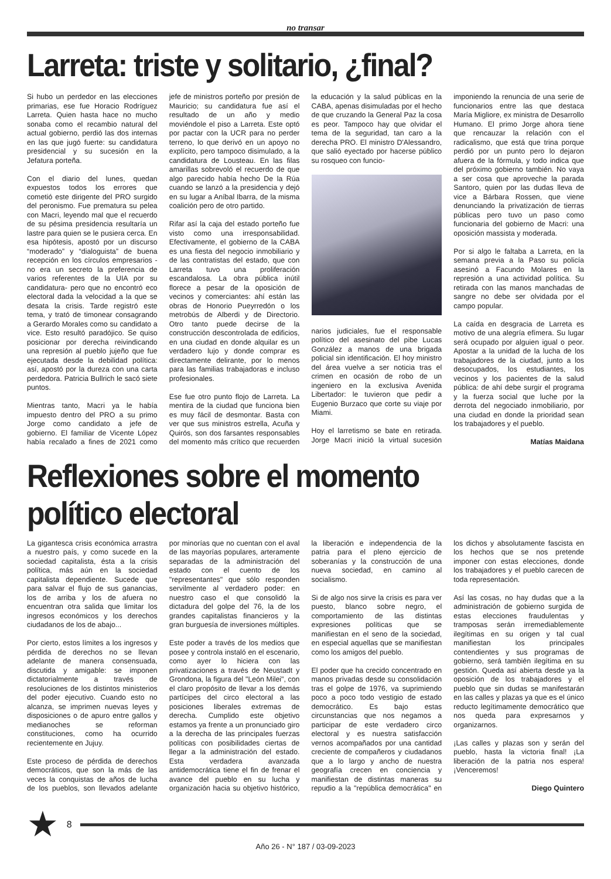no transar
Larreta: triste y solitario, ¿final?
Si hubo un perdedor en las elecciones primarias, ese fue Horacio Rodríguez Larreta. Quien hasta hace no mucho sonaba como el recambio natural del actual gobierno, perdió las dos internas en las que jugó fuerte: su candidatura presidencial y su sucesión en la Jefatura porteña.
Con el diario del lunes, quedan expuestos todos los errores que cometió este dirigente del PRO surgido del peronismo. Fue prematura su pelea con Macri, leyendo mal que el recuerdo de su pésima presidencia resultaría un lastre para quien se le pusiera cerca. En esa hipótesis, apostó por un discurso “moderado” y “dialoguista” de buena recepción en los círculos empresarios -no era un secreto la preferencia de varios referentes de la UIA por su candidatura- pero que no encontró eco electoral dada la velocidad a la que se desata la crisis. Tarde registró este tema, y trató de timonear consagrando a Gerardo Morales como su candidato a vice. Esto resultó paradójico. Se quiso posicionar por derecha reivindicando una represión al pueblo jujeño que fue ejecutada desde la debilidad política: así, apostó por la dureza con una carta perdedora. Patricia Bullrich le sacó siete puntos.
Mientras tanto, Macri ya le había impuesto dentro del PRO a su primo Jorge como candidato a jefe de gobierno. El familiar de Vicente López había recalado a fines de 2021 como jefe de ministros porteño por presión de Mauricio; su candidatura fue así el resultado de un año y medio moviéndole el piso a Larreta. Este optó por pactar con la UCR para no perder terreno, lo que derivó en un apoyo no explícito, pero tampoco disimulado, a la candidatura de Lousteau. En las filas amarillas sobrevoló el recuerdo de que algo parecido había hecho De la Rúa cuando se lanzó a la presidencia y dejó en su lugar a Aníbal Ibarra, de la misma coalición pero de otro partido.
Rifar así la caja del estado porteño fue visto como una irresponsabilidad. Efectivamente, el gobierno de la CABA es una fiesta del negocio inmobiliario y de las contratistas del estado, que con Larreta tuvo una proliferación escandalosa. La obra pública inútil florece a pesar de la oposición de vecinos y comerciantes: ahí están las obras de Honorio Pueyrredón o los metrobús de Alberdi y de Directorio. Otro tanto puede decirse de la construcción descontrolada de edificios, en una ciudad en donde alquilar es un verdadero lujo y donde comprar es directamente delirante, por lo menos para las familias trabajadoras e incluso profesionales.
Ese fue otro punto flojo de Larreta. La mentira de la ciudad que funciona bien es muy fácil de desmontar. Basta con ver que sus ministros estrella, Acuña y Quirós, son dos farsantes responsables del momento más crítico que recuerden la educación y la salud públicas en la CABA, apenas disimuladas por el hecho de que cruzando la General Paz la cosa es peor. Tampoco hay que olvidar el tema de la seguridad, tan caro a la derecha PRO. El ministro D'Alessandro, que salió eyectado por hacerse público su rosqueo con funcio-
narios judiciales, fue el responsable político del asesinato del pibe Lucas González a manos de una brigada policial sin identificación. El hoy ministro del área vuelve a ser noticia tras el crimen en ocasión de robo de un ingeniero en la exclusiva Avenida Libertador: le tuvieron que pedir a Eugenio Burzaco que corte su viaje por Miami.
Hoy el larretismo se bate en retirada. Jorge Macri inició la virtual sucesión imponiendo la renuncia de una serie de funcionarios entre las que destaca María Migliore, ex ministra de Desarrollo Humano. El primo Jorge ahora tiene que rencauzar la relación con el radicalismo, que está que trina porque perdió por un punto pero lo dejaron afuera de la fórmula, y todo indica que del próximo gobierno también. No vaya a ser cosa que aproveche la parada Santoro, quien por las dudas lleva de vice a Bárbara Rossen, que viene denunciando la privatización de tierras públicas pero tuvo un paso como funcionaria del gobierno de Macri: una oposición massista y moderada.
Por si algo le faltaba a Larreta, en la semana previa a la Paso su policía asesinó a Facundo Molares en la represión a una actividad política. Su retirada con las manos manchadas de sangre no debe ser olvidada por el campo popular.
La caída en desgracia de Larreta es motivo de una alegría efímera. Su lugar será ocupado por alguien igual o peor. Apostar a la unidad de la lucha de los trabajadores de la ciudad, junto a los desocupados, los estudiantes, los vecinos y los pacientes de la salud pública: de ahí debe surgir el programa y la fuerza social que luche por la derrota del negociado inmobiliario, por una ciudad en donde la prioridad sean los trabajadores y el pueblo.
Matías Maidana
Reflexiones sobre el momento
político electoral
La gigantesca crisis económica arrastra a nuestro país, y como sucede en la sociedad capitalista, ésta a la crisis política, más aún en la sociedad capitalista dependiente. Sucede que para salvar el flujo de sus ganancias, los de arriba y los de afuera no encuentran otra salida que limitar los ingresos económicos y los derechos ciudadanos de los de abajo...
Por cierto, estos límites a los ingresos y pérdida de derechos no se llevan adelante de manera consensuada, discutida y amigable: se imponen dictatorialmente a través de resoluciones de los distintos ministerios del poder ejecutivo. Cuando esto no alcanza, se imprimen nuevas leyes y disposiciones o de apuro entre gallos y medianoches se reforman constituciones, como ha ocurrido recientemente en Jujuy.
Este proceso de pérdida de derechos democráticos, que son la más de las veces la conquistas de años de lucha de los pueblos, son llevados adelante por minorías que no cuentan con el aval de las mayorías populares, arteramente separadas de la administración del estado con el cuento de los "representantes" que sólo responden servilmente al verdadero poder: en nuestro caso el que consolidó la dictadura del golpe del 76, la de los grandes capitalistas financieros y la gran burguesía de inversiones múltiples.
Este poder a través de los medios que posee y controla instaló en el escenario, como ayer lo hiciera con las privatizaciones a través de Neustadt y Grondona, la figura del "León Milei", con el claro propósito de llevar a los demás partícipes del circo electoral a las posiciones liberales extremas de derecha. Cumplido este objetivo estamos ya frente a un pronunciado giro a la derecha de las principales fuerzas políticas con posibilidades ciertas de llegar a la administración del estado. Esta verdadera avanzada antidemocrática tiene el fin de frenar el avance del pueblo en su lucha y organización hacia su objetivo histórico, la liberación e independencia de la patria para el pleno ejercicio de soberanías y la construcción de una nueva sociedad, en camino al socialismo.
Si de algo nos sirve la crisis es para ver puesto, blanco sobre negro, el comportamiento de las distintas expresiones políticas que se manifiestan en el seno de la sociedad, en especial aquellas que se manifiestan como los amigos del pueblo.
El poder que ha crecido concentrado en manos privadas desde su consolidación tras el golpe de 1976, va suprimiendo poco a poco todo vestigio de estado democrático. Es bajo estas circunstancias que nos negamos a participar de este verdadero circo electoral y es nuestra satisfacción vernos acompañados por una cantidad creciente de compañeros y ciudadanos que a lo largo y ancho de nuestra geografía crecen en conciencia y manifiestan de distintas maneras su repudio a la "república democrática" en los dichos y absolutamente fascista en los hechos que se nos pretende imponer con estas elecciones, donde los trabajadores y el pueblo carecen de toda representación.
Así las cosas, no hay dudas que a la administración de gobierno surgida de estas elecciones fraudulentas y tramposas serán irremediablemente ilegítimas en su origen y tal cual manifiestan los principales contendientes y sus programas de gobierno, será también ilegítima en su gestión. Queda así abierta desde ya la oposición de los trabajadores y el pueblo que sin dudas se manifestarán en las calles y plazas ya que es el único reducto legítimamente democrático que nos queda para expresarnos y organizarnos.
¡Las calles y plazas son y serán del pueblo, hasta la victoria final! ¡La liberación de la patria nos espera! ¡Venceremos!
Diego Quintero
★ 8
Año 26 - N° 187 / 03-09-2023